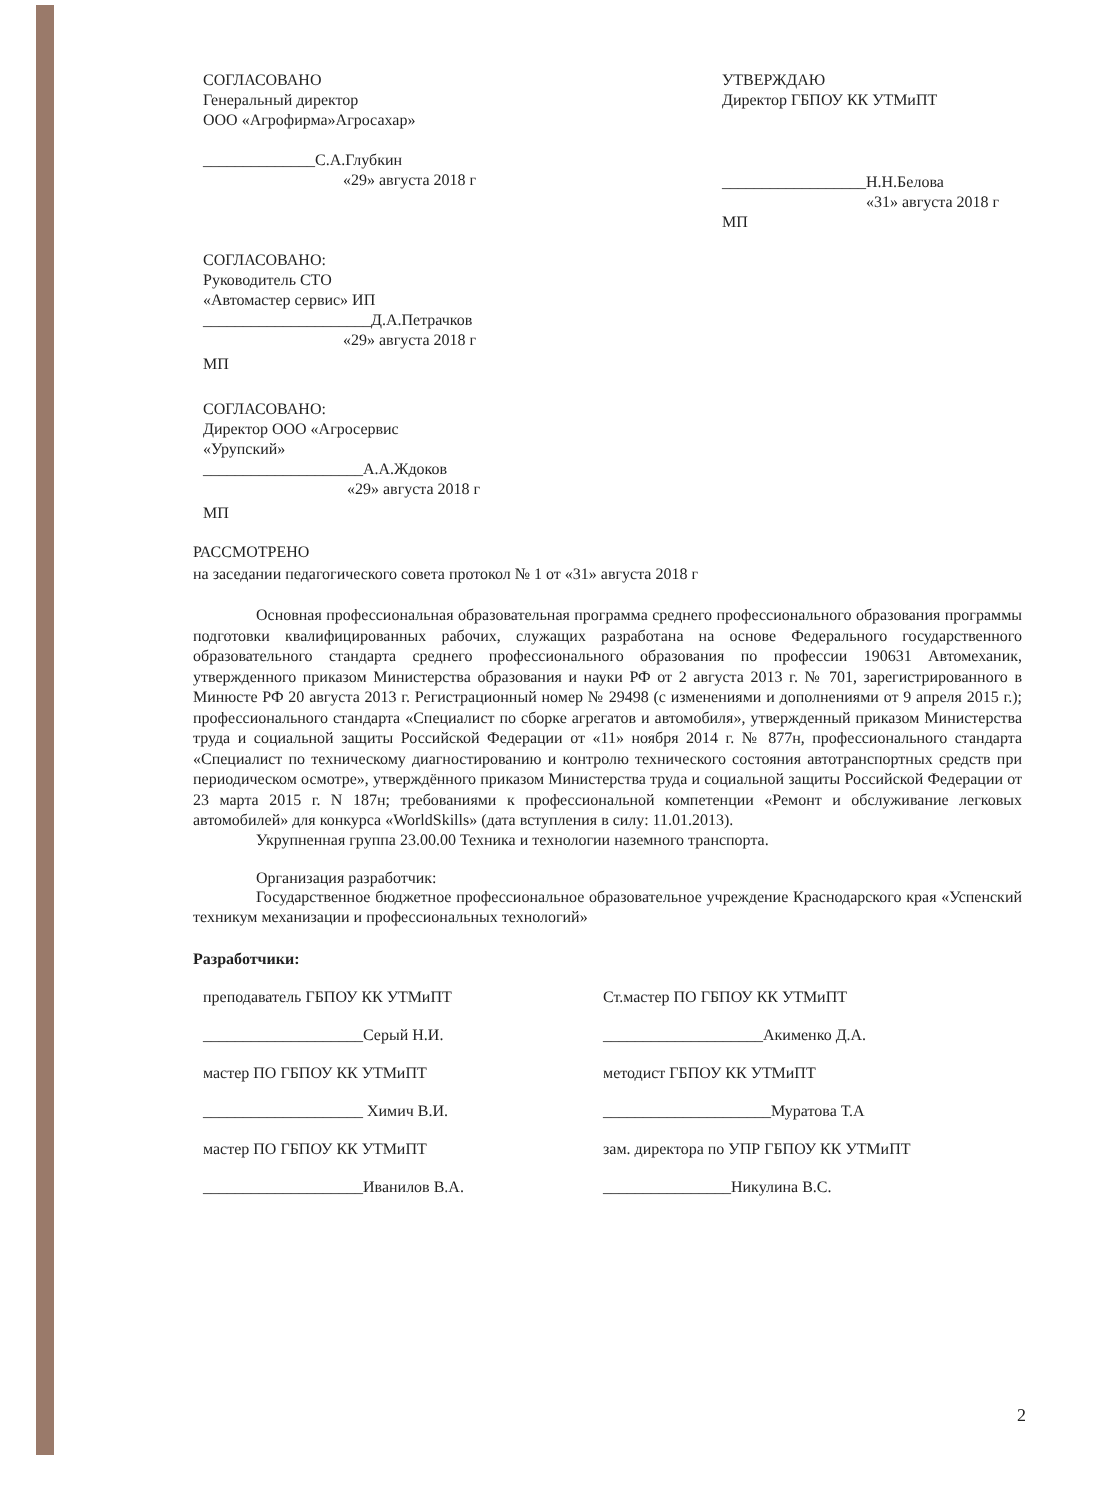СОГЛАСОВАНО
Генеральный директор
ООО «Агрофирма»Агросахар»
______________С.А.Глубкин
«29» августа 2018 г
СОГЛАСОВАНО:
Руководитель СТО
«Автомастер сервис» ИП
_____________________Д.А.Петрачков
«29» августа 2018 г
МП
СОГЛАСОВАНО:
Директор ООО «Агросервис
«Урупский»
____________________А.А.Ждоков
«29» августа 2018 г
МП
УТВЕРЖДАЮ
Директор ГБПОУ КК УТМиПТ
__________________Н.Н.Белова
«31» августа 2018 г
МП
РАССМОТРЕНО
на заседании педагогического совета протокол № 1 от «31» августа 2018 г
Основная профессиональная образовательная программа среднего профессионального образования программы подготовки квалифицированных рабочих, служащих разработана на основе Федерального государственного образовательного стандарта среднего профессионального образования по профессии 190631 Автомеханик, утвержденного приказом Министерства образования и науки РФ от 2 августа 2013 г. № 701, зарегистрированного в Минюсте РФ 20 августа 2013 г. Регистрационный номер № 29498 (с изменениями и дополнениями от 9 апреля 2015 г.); профессионального стандарта «Специалист по сборке агрегатов и автомобиля», утвержденный приказом Министерства труда и социальной защиты Российской Федерации от «11» ноября 2014 г. № 877н, профессионального стандарта «Специалист по техническому диагностированию и контролю технического состояния автотранспортных средств при периодическом осмотре», утверждённого приказом Министерства труда и социальной защиты Российской Федерации от 23 марта 2015 г. N 187н; требованиями к профессиональной компетенции «Ремонт и обслуживание легковых автомобилей» для конкурса «WorldSkills» (дата вступления в силу: 11.01.2013).
Укрупненная группа 23.00.00 Техника и технологии наземного транспорта.
Организация разработчик:
Государственное бюджетное профессиональное образовательное учреждение Краснодарского края «Успенский техникум механизации и профессиональных технологий»
Разработчики:
преподаватель ГБПОУ КК УТМиПТ
Ст.мастер ПО ГБПОУ КК УТМиПТ
____________________Серый Н.И.
____________________Акименко Д.А.
мастер ПО ГБПОУ КК УТМиПТ
методист ГБПОУ КК УТМиПТ
____________________ Химич В.И.
_____________________Муратова Т.А
мастер ПО ГБПОУ КК УТМиПТ
зам. директора по УПР ГБПОУ КК УТМиПТ
____________________Иванилов В.А.
________________Никулина В.С.
2